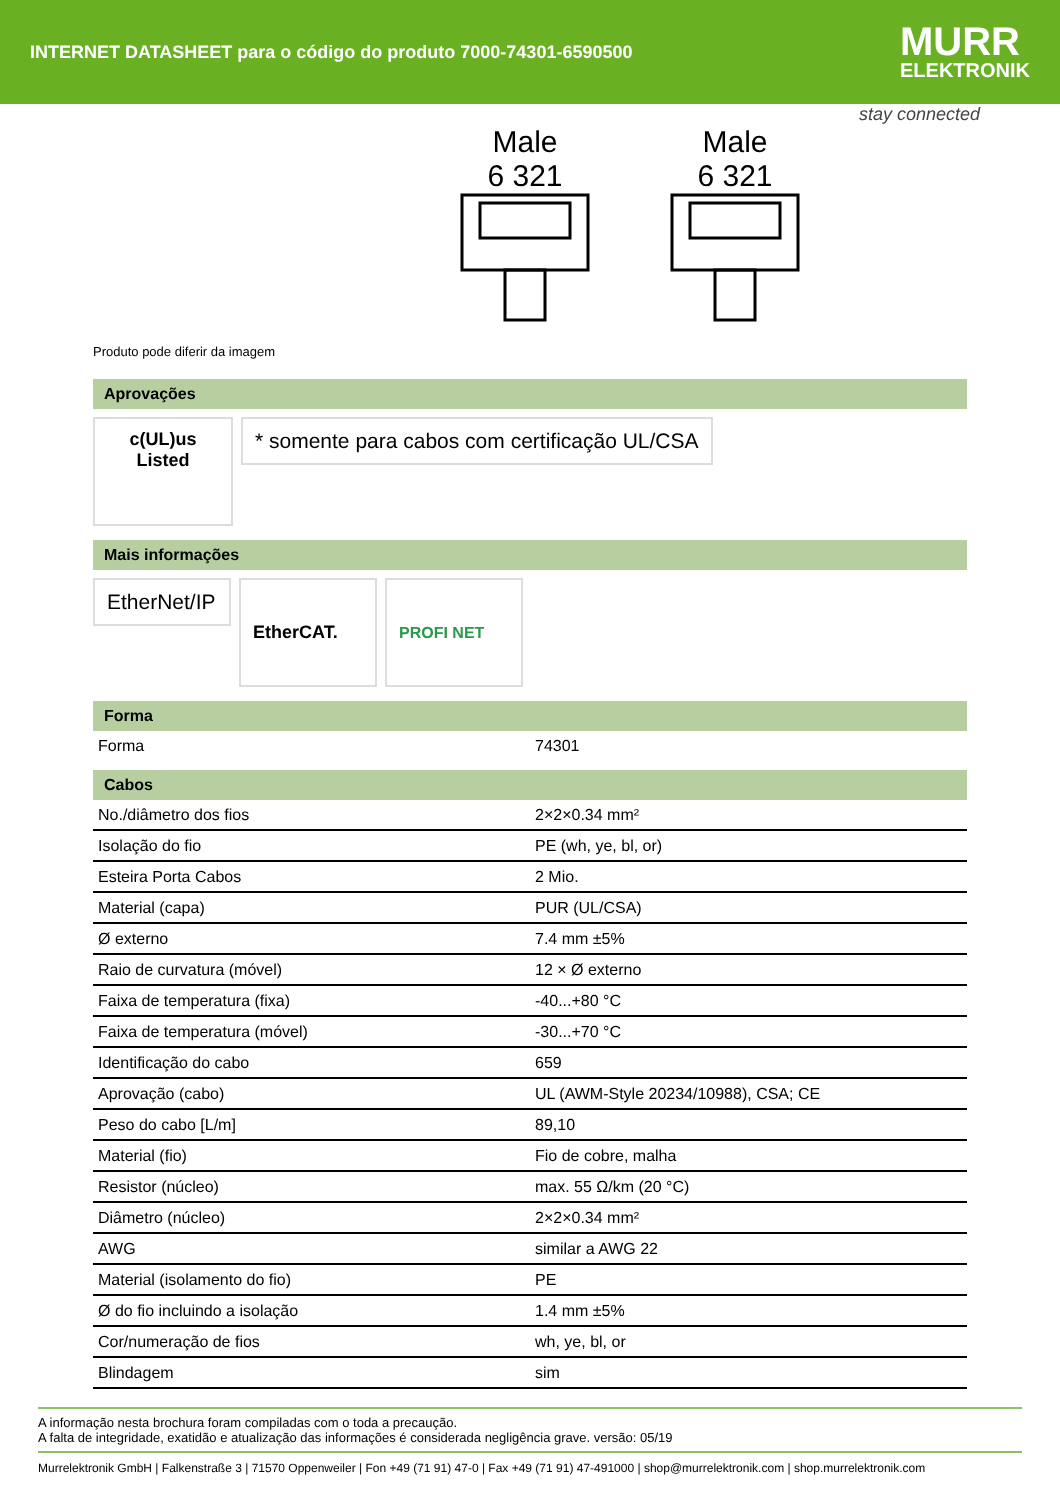INTERNET DATASHEET para o código do produto 7000-74301-6590500
MURR
ELEKTRONIK
stay connected
Male
6 321
Male
6 321
Produto pode diferir da imagem
Aprovações
c(UL)us
Listed
* somente para cabos com certificação UL/CSA
Mais informações
EtherNet/IP
EtherCAT. PROFI NET
Forma
| Forma | 74301 |
Cabos
| No./diâmetro dos fios | 2×2×0.34 mm² |
| Isolação do fio | PE (wh, ye, bl, or) |
| Esteira Porta Cabos | 2 Mio. |
| Material (capa) | PUR (UL/CSA) |
| Ø externo | 7.4 mm ±5% |
| Raio de curvatura (móvel) | 12 × Ø externo |
| Faixa de temperatura (fixa) | -40...+80 °C |
| Faixa de temperatura (móvel) | -30...+70 °C |
| Identificação do cabo | 659 |
| Aprovação (cabo) | UL (AWM-Style 20234/10988), CSA; CE |
| Peso do cabo [L/m] | 89,10 |
| Material (fio) | Fio de cobre, malha |
| Resistor (núcleo) | max. 55 Ω/km (20 °C) |
| Diâmetro (núcleo) | 2×2×0.34 mm² |
| AWG | similar a AWG 22 |
| Material (isolamento do fio) | PE |
| Ø do fio incluindo a isolação | 1.4 mm ±5% |
| Cor/numeração de fios | wh, ye, bl, or |
| Blindagem | sim |
A informação nesta brochura foram compiladas com o toda a precaução.
A falta de integridade, exatidão e atualização das informações é considerada negligência grave. versão: 05/19
Murrelektronik GmbH | Falkenstraße 3 | 71570 Oppenweiler | Fon +49 (71 91) 47-0 | Fax +49 (71 91) 47-491000 | shop@murrelektronik.com | shop.murrelektronik.com